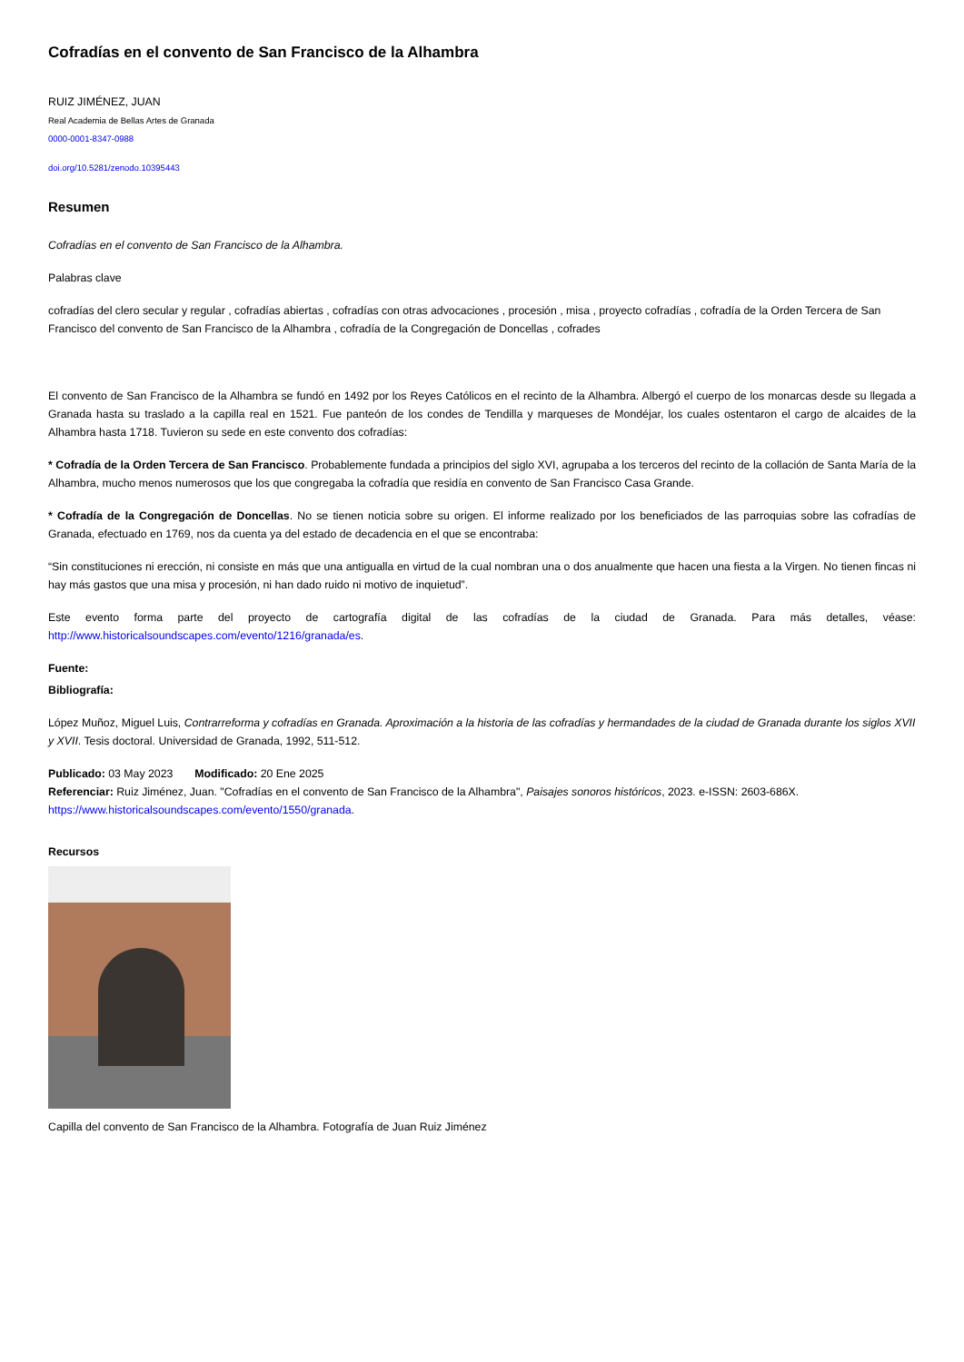Cofradías en el convento de San Francisco de la Alhambra
RUIZ JIMÉNEZ, JUAN
Real Academia de Bellas Artes de Granada
0000-0001-8347-0988
doi.org/10.5281/zenodo.10395443
Resumen
Cofradías en el convento de San Francisco de la Alhambra.
Palabras clave
cofradías del clero secular y regular , cofradías abiertas , cofradías con otras advocaciones , procesión , misa , proyecto cofradías , cofradía de la Orden Tercera de San Francisco del convento de San Francisco de la Alhambra , cofradía de la Congregación de Doncellas , cofrades
El convento de San Francisco de la Alhambra se fundó en 1492 por los Reyes Católicos en el recinto de la Alhambra. Albergó el cuerpo de los monarcas desde su llegada a Granada hasta su traslado a la capilla real en 1521. Fue panteón de los condes de Tendilla y marqueses de Mondéjar, los cuales ostentaron el cargo de alcaides de la Alhambra hasta 1718. Tuvieron su sede en este convento dos cofradías:
* Cofradía de la Orden Tercera de San Francisco. Probablemente fundada a principios del siglo XVI, agrupaba a los terceros del recinto de la collación de Santa María de la Alhambra, mucho menos numerosos que los que congregaba la cofradía que residía en convento de San Francisco Casa Grande.
* Cofradía de la Congregación de Doncellas. No se tienen noticia sobre su origen. El informe realizado por los beneficiados de las parroquias sobre las cofradías de Granada, efectuado en 1769, nos da cuenta ya del estado de decadencia en el que se encontraba:
“Sin constituciones ni erección, ni consiste en más que una antigualla en virtud de la cual nombran una o dos anualmente que hacen una fiesta a la Virgen. No tienen fincas ni hay más gastos que una misa y procesión, ni han dado ruido ni motivo de inquietud”.
Este evento forma parte del proyecto de cartografía digital de las cofradías de la ciudad de Granada. Para más detalles, véase: http://www.historicalsoundscapes.com/evento/1216/granada/es.
Fuente:
Bibliografía:
López Muñoz, Miguel Luis, Contrarreforma y cofradías en Granada. Aproximación a la historia de las cofradías y hermandades de la ciudad de Granada durante los siglos XVII y XVII. Tesis doctoral. Universidad de Granada, 1992, 511-512.
Publicado: 03 May 2023 Modificado: 20 Ene 2025
Referenciar: Ruiz Jiménez, Juan. "Cofradías en el convento de San Francisco de la Alhambra", Paisajes sonoros históricos, 2023. e-ISSN: 2603-686X.
https://www.historicalsoundscapes.com/evento/1550/granada.
Recursos
Capilla del convento de San Francisco de la Alhambra. Fotografía de Juan Ruiz Jiménez